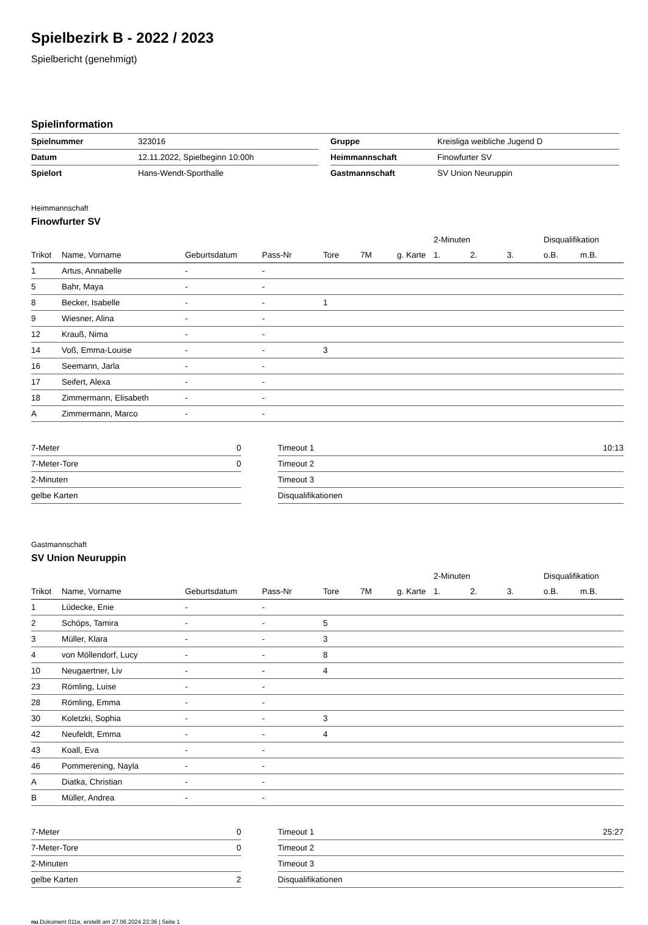Spielbezirk B - 2022 / 2023
Spielbericht (genehmigt)
Spielinformation
| Spielnummer | 323016 | | Gruppe | Kreisliga weibliche Jugend D |
| Datum | 12.11.2022, Spielbeginn 10:00h | | Heimmannschaft | Finowfurter SV |
| Spielort | Hans-Wendt-Sporthalle | | Gastmannschaft | SV Union Neuruppin |
Heimmannschaft
Finowfurter SV
| | | | | | | | 2-Minuten | | | Disqualifikation | |
| --- | --- | --- | --- | --- | --- | --- | --- | --- | --- | --- | --- |
| Trikot | Name, Vorname | Geburtsdatum | Pass-Nr | Tore | 7M | g. Karte | 1. | 2. | 3. | o.B. | m.B. |
| 1 | Artus, Annabelle | - | - | | | | | | | | |
| 5 | Bahr, Maya | - | - | | | | | | | | |
| 8 | Becker, Isabelle | - | - | 1 | | | | | | | |
| 9 | Wiesner, Alina | - | - | | | | | | | | |
| 12 | Krauß, Nima | - | - | | | | | | | | |
| 14 | Voß, Emma-Louise | - | - | 3 | | | | | | | |
| 16 | Seemann, Jarla | - | - | | | | | | | | |
| 17 | Seifert, Alexa | - | - | | | | | | | | |
| 18 | Zimmermann, Elisabeth | - | - | | | | | | | | |
| A | Zimmermann, Marco | - | - | | | | | | | | |
| 7-Meter | 0 | | Timeout 1 | 10:13 |
| 7-Meter-Tore | 0 | | Timeout 2 | |
| 2-Minuten | | | Timeout 3 | |
| gelbe Karten | | | Disqualifikationen | |
Gastmannschaft
SV Union Neuruppin
| | | | | | | | 2-Minuten | | | Disqualifikation | |
| --- | --- | --- | --- | --- | --- | --- | --- | --- | --- | --- | --- |
| Trikot | Name, Vorname | Geburtsdatum | Pass-Nr | Tore | 7M | g. Karte | 1. | 2. | 3. | o.B. | m.B. |
| 1 | Lüdecke, Enie | - | - | | | | | | | | |
| 2 | Schöps, Tamira | - | - | 5 | | | | | | | |
| 3 | Müller, Klara | - | - | 3 | | | | | | | |
| 4 | von Möllendorf, Lucy | - | - | 8 | | | | | | | |
| 10 | Neugaertner, Liv | - | - | 4 | | | | | | | |
| 23 | Römling, Luise | - | - | | | | | | | | |
| 28 | Römling, Emma | - | - | | | | | | | | |
| 30 | Koletzki, Sophia | - | - | 3 | | | | | | | |
| 42 | Neufeldt, Emma | - | - | 4 | | | | | | | |
| 43 | Koall, Eva | - | - | | | | | | | | |
| 46 | Pommerening, Nayla | - | - | | | | | | | | |
| A | Diatka, Christian | - | - | | | | | | | | |
| B | Müller, Andrea | - | - | | | | | | | | |
| 7-Meter | 0 | | Timeout 1 | 25:27 |
| 7-Meter-Tore | 0 | | Timeout 2 | |
| 2-Minuten | | | Timeout 3 | |
| gelbe Karten | 2 | | Disqualifikationen | |
nu.Dokument 011e, erstellt am 27.06.2024 23:36 | Seite 1